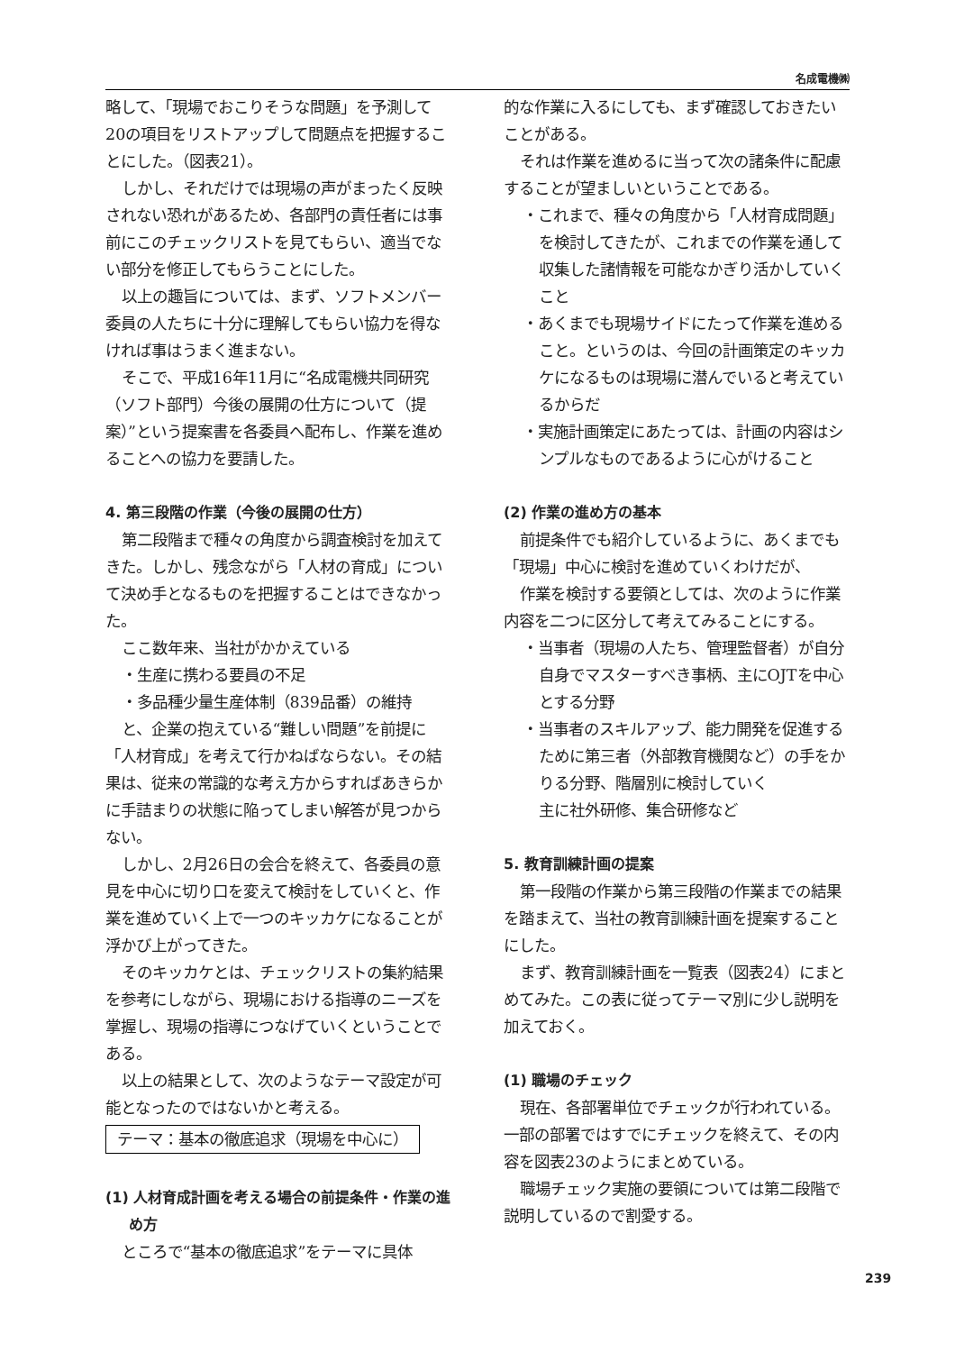名成電機㈱
略して、「現場でおこりそうな問題」を予測して20の項目をリストアップして問題点を把握することにした。（図表21）。
しかし、それだけでは現場の声がまったく反映されない恐れがあるため、各部門の責任者には事前にこのチェックリストを見てもらい、適当でない部分を修正してもらうことにした。
以上の趣旨については、まず、ソフトメンバー委員の人たちに十分に理解してもらい協力を得なければ事はうまく進まない。
そこで、平成16年11月に“名成電機共同研究（ソフト部門）今後の展開の仕方について（提案）”という提案書を各委員へ配布し、作業を進めることへの協力を要請した。
4. 第三段階の作業（今後の展開の仕方）
第二段階まで種々の角度から調査検討を加えてきた。しかし、残念ながら「人材の育成」について決め手となるものを把握することはできなかった。
ここ数年来、当社がかかえている
・生産に携わる要員の不足
・多品種少量生産体制（839品番）の維持
と、企業の抱えている“難しい問題”を前提に「人材育成」を考えて行かねばならない。その結果は、従来の常識的な考え方からすればあきらかに手詰まりの状態に陥ってしまい解答が見つからない。
しかし、2月26日の会合を終えて、各委員の意見を中心に切り口を変えて検討をしていくと、作業を進めていく上で一つのキッカケになることが浮かび上がってきた。
そのキッカケとは、チェックリストの集約結果を参考にしながら、現場における指導のニーズを掌握し、現場の指導につなげていくということである。
以上の結果として、次のようなテーマ設定が可能となったのではないかと考える。
テーマ：基本の徹底追求（現場を中心に）
(1) 人材育成計画を考える場合の前提条件・作業の進め方
ところで“基本の徹底追求”をテーマに具体
的な作業に入るにしても、まず確認しておきたいことがある。
それは作業を進めるに当って次の諸条件に配慮することが望ましいということである。
・これまで、種々の角度から「人材育成問題」を検討してきたが、これまでの作業を通して収集した諸情報を可能なかぎり活かしていくこと
・あくまでも現場サイドにたって作業を進めること。というのは、今回の計画策定のキッカケになるものは現場に潜んでいると考えているからだ
・実施計画策定にあたっては、計画の内容はシンプルなものであるように心がけること
(2) 作業の進め方の基本
前提条件でも紹介しているように、あくまでも「現場」中心に検討を進めていくわけだが、
作業を検討する要領としては、次のように作業内容を二つに区分して考えてみることにする。
・当事者（現場の人たち、管理監督者）が自分自身でマスターすべき事柄、主にOJTを中心とする分野
・当事者のスキルアップ、能力開発を促進するために第三者（外部教育機関など）の手をかりる分野、階層別に検討していく
主に社外研修、集合研修など
5. 教育訓練計画の提案
第一段階の作業から第三段階の作業までの結果を踏まえて、当社の教育訓練計画を提案することにした。
まず、教育訓練計画を一覧表（図表24）にまとめてみた。この表に従ってテーマ別に少し説明を加えておく。
(1) 職場のチェック
現在、各部署単位でチェックが行われている。一部の部署ではすでにチェックを終えて、その内容を図表23のようにまとめている。
職場チェック実施の要領については第二段階で説明しているので割愛する。
239